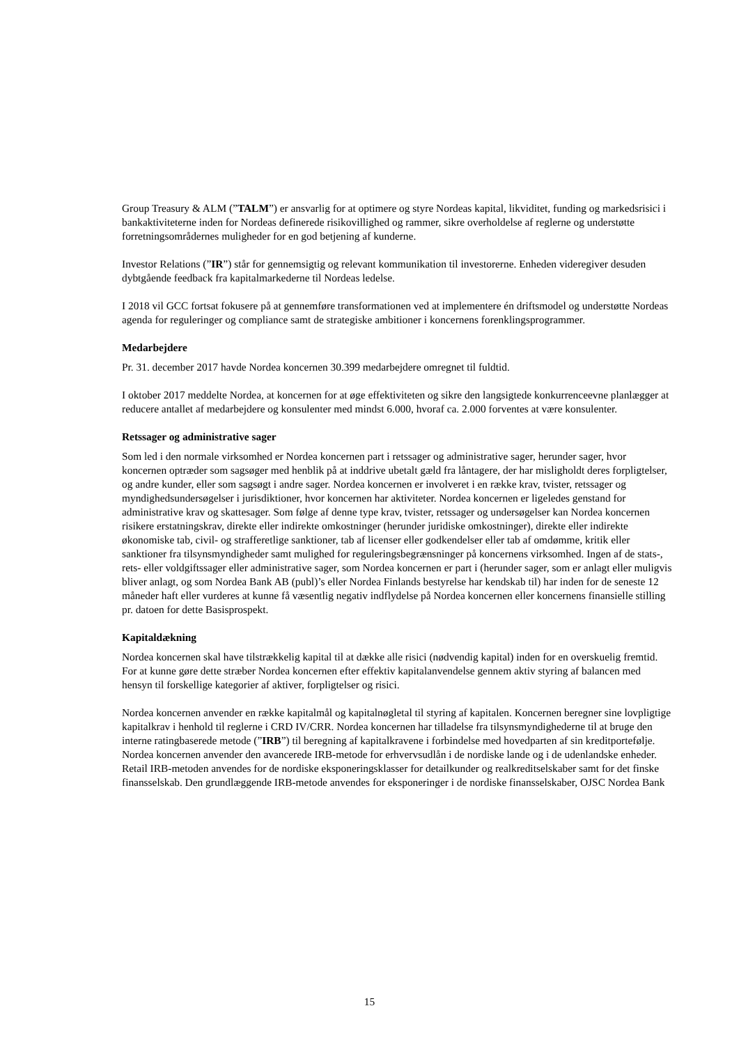Group Treasury & ALM (”TALM”) er ansvarlig for at optimere og styre Nordeas kapital, likviditet, funding og markedsrisici i bankaktiviteterne inden for Nordeas definerede risikovillighed og rammer, sikre overholdelse af reglerne og understøtte forretningsområdernes muligheder for en god betjening af kunderne.
Investor Relations (”IR”) står for gennemsigtig og relevant kommunikation til investorerne. Enheden videregiver desuden dybtgående feedback fra kapitalmarkederne til Nordeas ledelse.
I 2018 vil GCC fortsat fokusere på at gennemføre transformationen ved at implementere én driftsmodel og understøtte Nordeas agenda for reguleringer og compliance samt de strategiske ambitioner i koncernens forenklingsprogrammer.
Medarbejdere
Pr. 31. december 2017 havde Nordea koncernen 30.399 medarbejdere omregnet til fuldtid.
I oktober 2017 meddelte Nordea, at koncernen for at øge effektiviteten og sikre den langsigtede konkurrenceevne planlægger at reducere antallet af medarbejdere og konsulenter med mindst 6.000, hvoraf ca. 2.000 forventes at være konsulenter.
Retssager og administrative sager
Som led i den normale virksomhed er Nordea koncernen part i retssager og administrative sager, herunder sager, hvor koncernen optræder som sagsøger med henblik på at inddrive ubetalt gæld fra låntagere, der har misligholdt deres forpligtelser, og andre kunder, eller som sagsøgt i andre sager. Nordea koncernen er involveret i en række krav, tvister, retssager og myndighedsundersøgelser i jurisdiktioner, hvor koncernen har aktiviteter. Nordea koncernen er ligeledes genstand for administrative krav og skattesager. Som følge af denne type krav, tvister, retssager og undersøgelser kan Nordea koncernen risikere erstatningskrav, direkte eller indirekte omkostninger (herunder juridiske omkostninger), direkte eller indirekte økonomiske tab, civil- og strafferetlige sanktioner, tab af licenser eller godkendelser eller tab af omdømme, kritik eller sanktioner fra tilsynsmyndigheder samt mulighed for reguleringsbegrænsninger på koncernens virksomhed. Ingen af de stats-, rets- eller voldgiftssager eller administrative sager, som Nordea koncernen er part i (herunder sager, som er anlagt eller muligvis bliver anlagt, og som Nordea Bank AB (publ)’s eller Nordea Finlands bestyrelse har kendskab til) har inden for de seneste 12 måneder haft eller vurderes at kunne få væsentlig negativ indflydelse på Nordea koncernen eller koncernens finansielle stilling pr. datoen for dette Basisprospekt.
Kapitaldækning
Nordea koncernen skal have tilstrækkelig kapital til at dække alle risici (nødvendig kapital) inden for en overskuelig fremtid. For at kunne gøre dette stræber Nordea koncernen efter effektiv kapitalanvendelse gennem aktiv styring af balancen med hensyn til forskellige kategorier af aktiver, forpligtelser og risici.
Nordea koncernen anvender en række kapitalmål og kapitalnøgletal til styring af kapitalen. Koncernen beregner sine lovpligtige kapitalkrav i henhold til reglerne i CRD IV/CRR. Nordea koncernen har tilladelse fra tilsynsmyndighederne til at bruge den interne ratingbaserede metode (”IRB”) til beregning af kapitalkravene i forbindelse med hovedparten af sin kreditportefølje. Nordea koncernen anvender den avancerede IRB-metode for erhvervsudlån i de nordiske lande og i de udenlandske enheder. Retail IRB-metoden anvendes for de nordiske eksponeringsklasser for detailkunder og realkreditselskaber samt for det finske finansselskab. Den grundlæggende IRB-metode anvendes for eksponeringer i de nordiske finansselskaber, OJSC Nordea Bank
15